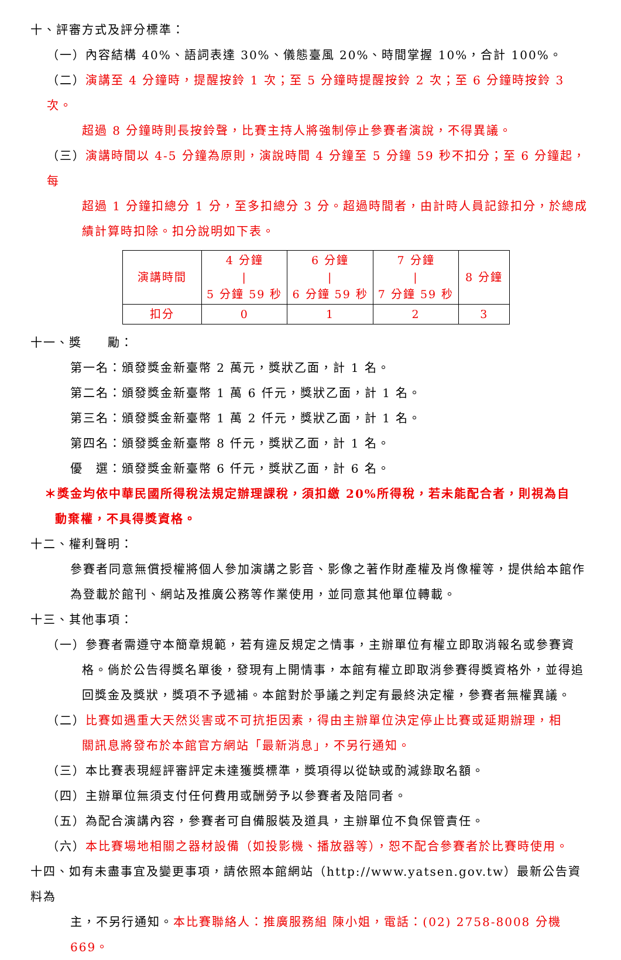十、評審方式及評分標準：
（一）內容結構 40%、語詞表達 30%、儀態臺風 20%、時間掌握 10%，合計 100%。
（二）演講至 4 分鐘時，提醒按鈴 1 次；至 5 分鐘時提醒按鈴 2 次；至 6 分鐘時按鈴 3 次。
超過 8 分鐘時則長按鈴聲，比賽主持人將強制停止參賽者演說，不得異議。
（三）演講時間以 4-5 分鐘為原則，演說時間 4 分鐘至 5 分鐘 59 秒不扣分；至 6 分鐘起，每
超過 1 分鐘扣總分 1 分，至多扣總分 3 分。超過時間者，由計時人員記錄扣分，於總成績計算時扣除。扣分說明如下表。
| 演講時間 | 4 分鐘 / 5 分鐘 59 秒 | 6 分鐘 / 6 分鐘 59 秒 | 7 分鐘 / 7 分鐘 59 秒 | 8 分鐘 |
| 扣分 | 0 | 1 | 2 | 3 |
十一、獎　　勵：
第一名：頒發獎金新臺幣 2 萬元，獎狀乙面，計 1 名。
第二名：頒發獎金新臺幣 1 萬 6 仟元，獎狀乙面，計 1 名。
第三名：頒發獎金新臺幣 1 萬 2 仟元，獎狀乙面，計 1 名。
第四名：頒發獎金新臺幣 8 仟元，獎狀乙面，計 1 名。
優　選：頒發獎金新臺幣 6 仟元，獎狀乙面，計 6 名。
＊獎金均依中華民國所得稅法規定辦理課稅，須扣繳 20%所得稅，若未能配合者，則視為自
動棄權，不具得獎資格。
十二、權利聲明：
參賽者同意無償授權將個人參加演講之影音、影像之著作財產權及肖像權等，提供給本館作為登載於館刊、網站及推廣公務等作業使用，並同意其他單位轉載。
十三、其他事項：
（一）參賽者需遵守本簡章規範，若有違反規定之情事，主辦單位有權立即取消報名或參賽資
格。倘於公告得獎名單後，發現有上開情事，本館有權立即取消參賽得獎資格外，並得追回獎金及獎狀，獎項不予遞補。本館對於爭議之判定有最終決定權，參賽者無權異議。
（二）比賽如遇重大天然災害或不可抗拒因素，得由主辦單位決定停止比賽或延期辦理，相
關訊息將發布於本館官方網站「最新消息」，不另行通知。
（三）本比賽表現經評審評定未達獲獎標準，獎項得以從缺或酌減錄取名額。
（四）主辦單位無須支付任何費用或酬勞予以參賽者及陪同者。
（五）為配合演講內容，參賽者可自備服裝及道具，主辦單位不負保管責任。
（六）本比賽場地相關之器材設備（如投影機、播放器等），恕不配合參賽者於比賽時使用。
十四、如有未盡事宜及變更事項，請依照本館網站（http://www.yatsen.gov.tw）最新公告資料為
主，不另行通知。本比賽聯絡人：推廣服務組 陳小姐，電話：(02) 2758-8008 分機 669。